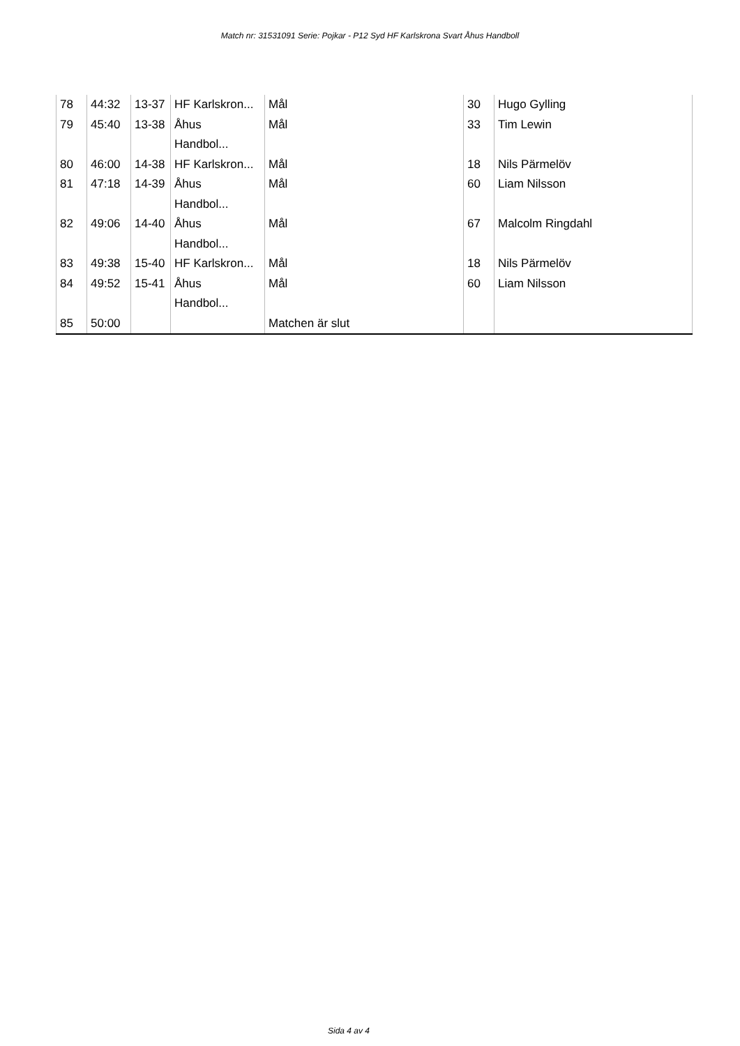Match nr: 31531091 Serie: Pojkar - P12 Syd HF Karlskrona Svart Åhus Handboll
| 78 | 44:32 | 13-37 | HF Karlskron... | Mål | 30 | Hugo Gylling |
| 79 | 45:40 | 13-38 | Åhus Handbol... | Mål | 33 | Tim Lewin |
| 80 | 46:00 | 14-38 | HF Karlskron... | Mål | 18 | Nils Pärmelöv |
| 81 | 47:18 | 14-39 | Åhus Handbol... | Mål | 60 | Liam Nilsson |
| 82 | 49:06 | 14-40 | Åhus Handbol... | Mål | 67 | Malcolm Ringdahl |
| 83 | 49:38 | 15-40 | HF Karlskron... | Mål | 18 | Nils Pärmelöv |
| 84 | 49:52 | 15-41 | Åhus Handbol... | Mål | 60 | Liam Nilsson |
| 85 | 50:00 | | | Matchen är slut | | |
Sida 4 av 4